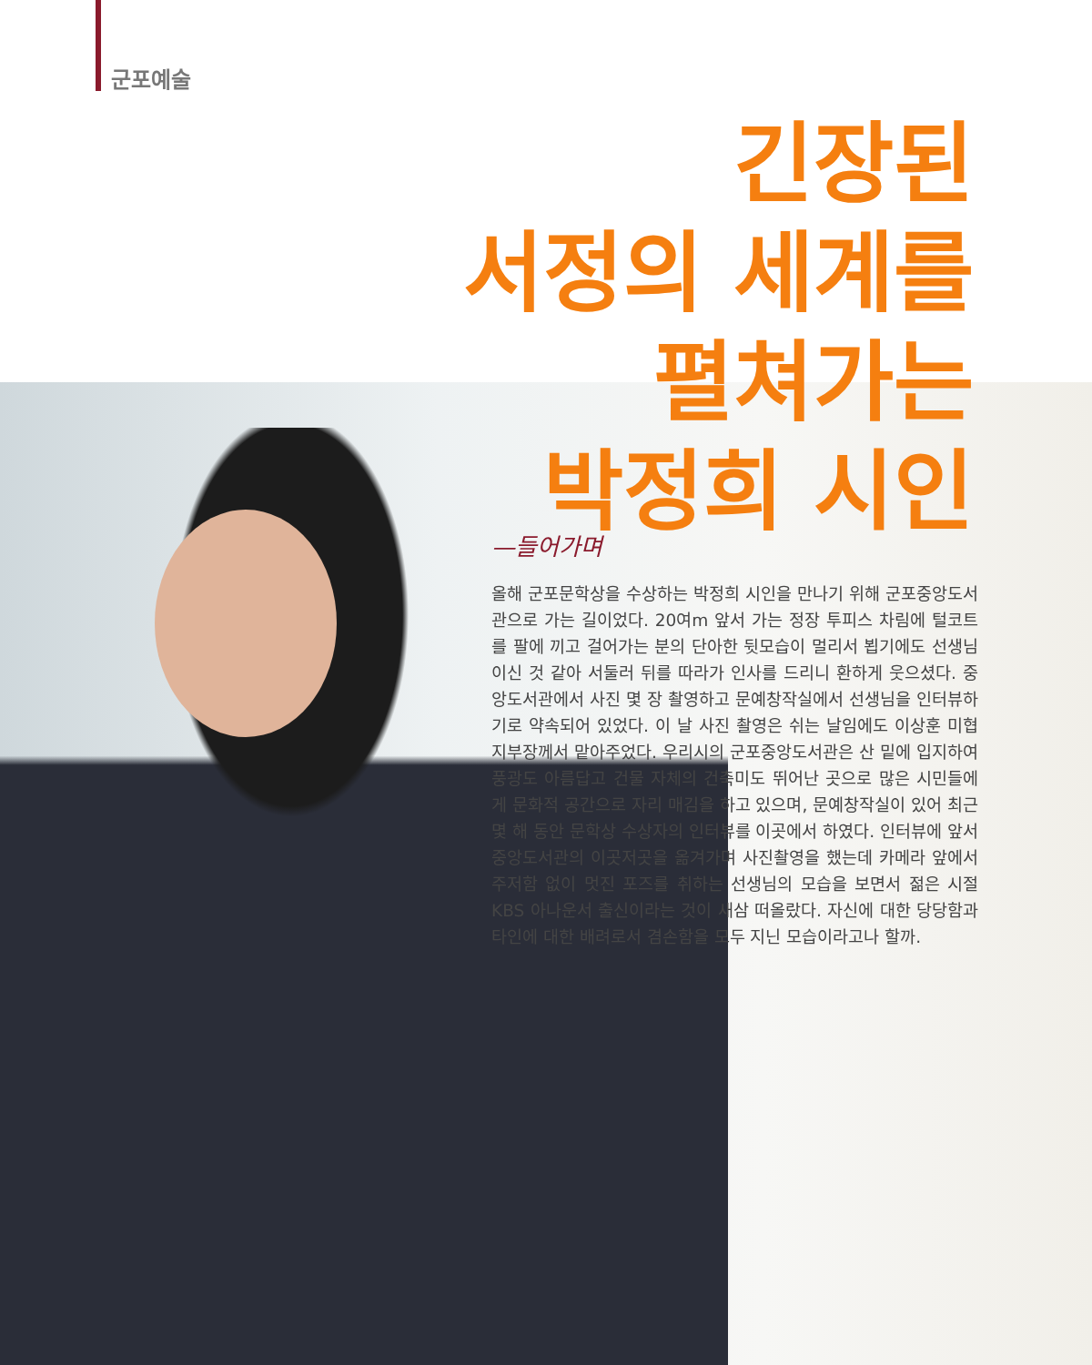군포예술
긴장된
서정의 세계를
펼쳐가는
박정희 시인
—들어가며
올해 군포문학상을 수상하는 박정희 시인을 만나기 위해 군포중앙도서관으로 가는 길이었다. 20여m 앞서 가는 정장 투피스 차림에 털코트를 팔에 끼고 걸어가는 분의 단아한 뒷모습이 멀리서 뵙기에도 선생님이신 것 같아 서둘러 뒤를 따라가 인사를 드리니 환하게 웃으셨다. 중앙도서관에서 사진 몇 장 촬영하고 문예창작실에서 선생님을 인터뷰하기로 약속되어 있었다. 이 날 사진 촬영은 쉬는 날임에도 이상훈 미협지부장께서 맡아주었다. 우리시의 군포중앙도서관은 산 밑에 입지하여 풍광도 아름답고 건물 자체의 건축미도 뛰어난 곳으로 많은 시민들에게 문화적 공간으로 자리 매김을 하고 있으며, 문예창작실이 있어 최근 몇 해 동안 문학상 수상자의 인터뷰를 이곳에서 하였다. 인터뷰에 앞서 중앙도서관의 이곳저곳을 옮겨가며 사진촬영을 했는데 카메라 앞에서 주저함 없이 멋진 포즈를 취하는 선생님의 모습을 보면서 젊은 시절 KBS 아나운서 출신이라는 것이 새삼 떠올랐다. 자신에 대한 당당함과 타인에 대한 배려로서 겸손함을 모두 지닌 모습이라고나 할까.